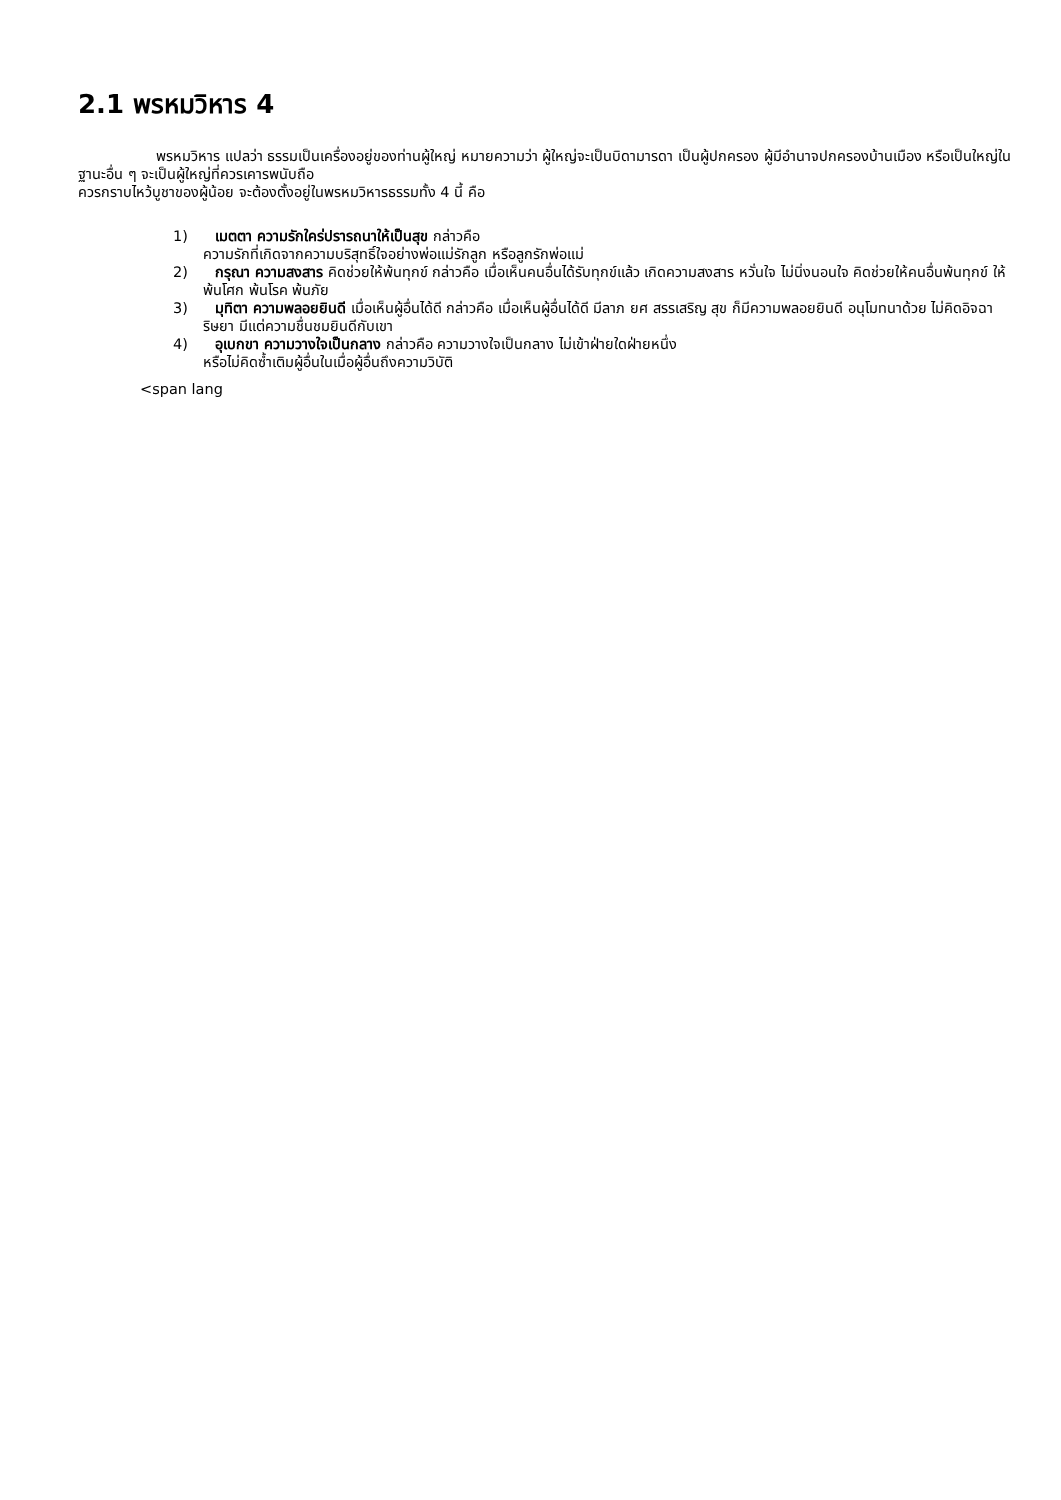2.1 พรหมวิหาร 4
พรหมวิหาร แปลว่า ธรรมเป็นเครื่องอยู่ของท่านผู้ใหญ่ หมายความว่า ผู้ใหญ่จะเป็นบิดามารดา เป็นผู้ปกครอง ผู้มีอำนาจปกครองบ้านเมือง หรือเป็นใหญ่ในฐานะอื่น ๆ จะเป็นผู้ใหญ่ที่ควรเคารพนับถือ
ควรกราบไหว้บูชาของผู้น้อย จะต้องตั้งอยู่ในพรหมวิหารธรรมทั้ง 4 นี้ คือ
1) เมตตา ความรักใคร่ปรารถนาให้เป็นสุข กล่าวคือ
ความรักที่เกิดจากความบริสุทธิ์ใจอย่างพ่อแม่รักลูก หรือลูกรักพ่อแม่
2) กรุณา ความสงสาร คิดช่วยให้พ้นทุกข์ กล่าวคือ เมื่อเห็นคนอื่นได้รับทุกข์แล้ว เกิดความสงสาร หวั่นใจ ไม่นิ่งนอนใจ คิดช่วยให้คนอื่นพ้นทุกข์ ให้พ้นโศก พ้นโรค พ้นภัย
3) มุทิตา ความพลอยยินดี เมื่อเห็นผู้อื่นได้ดี กล่าวคือ เมื่อเห็นผู้อื่นได้ดี มีลาภ ยศ สรรเสริญ สุข ก็มีความพลอยยินดี อนุโมทนาด้วย ไม่คิดอิจฉาริษยา มีแต่ความชื่นชมยินดีกับเขา
4) อุเบกขา ความวางใจเป็นกลาง กล่าวคือ ความวางใจเป็นกลาง ไม่เข้าฝ่ายใดฝ่ายหนึ่ง
หรือไม่คิดซ้ำเติมผู้อื่นในเมื่อผู้อื่นถึงความวิบัติ
<span lang